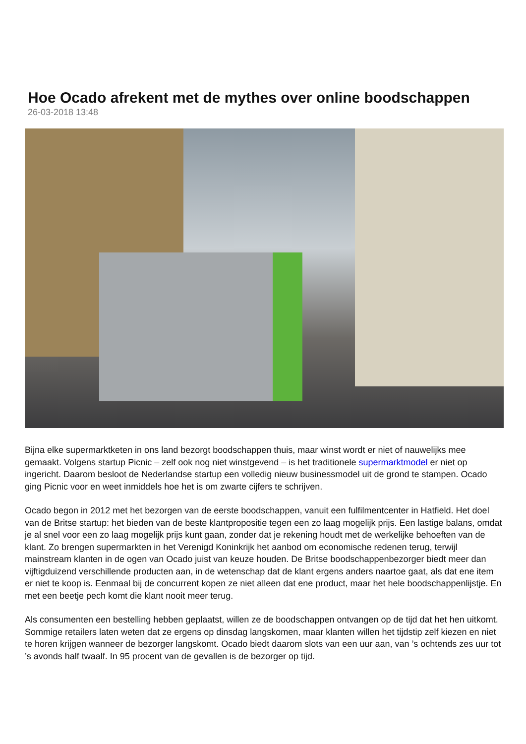Hoe Ocado afrekent met de mythes over online boodschappen
26-03-2018 13:48
Bijna elke supermarktketen in ons land bezorgt boodschappen thuis, maar winst wordt er niet of nauwelijks mee gemaakt. Volgens startup Picnic – zelf ook nog niet winstgevend – is het traditionele supermarktmodel er niet op ingericht. Daarom besloot de Nederlandse startup een volledig nieuw businessmodel uit de grond te stampen. Ocado ging Picnic voor en weet inmiddels hoe het is om zwarte cijfers te schrijven.
Ocado begon in 2012 met het bezorgen van de eerste boodschappen, vanuit een fulfilmentcenter in Hatfield. Het doel van de Britse startup: het bieden van de beste klantpropositie tegen een zo laag mogelijk prijs. Een lastige balans, omdat je al snel voor een zo laag mogelijk prijs kunt gaan, zonder dat je rekening houdt met de werkelijke behoeften van de klant. Zo brengen supermarkten in het Verenigd Koninkrijk het aanbod om economische redenen terug, terwijl mainstream klanten in de ogen van Ocado juist van keuze houden. De Britse boodschappenbezorger biedt meer dan vijftigduizend verschillende producten aan, in de wetenschap dat de klant ergens anders naartoe gaat, als dat ene item er niet te koop is. Eenmaal bij de concurrent kopen ze niet alleen dat ene product, maar het hele boodschappenlijstje. En met een beetje pech komt die klant nooit meer terug.
Als consumenten een bestelling hebben geplaatst, willen ze de boodschappen ontvangen op de tijd dat het hen uitkomt. Sommige retailers laten weten dat ze ergens op dinsdag langskomen, maar klanten willen het tijdstip zelf kiezen en niet te horen krijgen wanneer de bezorger langskomt. Ocado biedt daarom slots van een uur aan, van ’s ochtends zes uur tot ’s avonds half twaalf. In 95 procent van de gevallen is de bezorger op tijd.